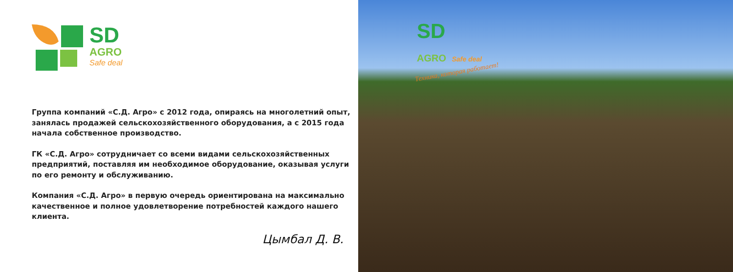SD
AGRO
Safe deal
Группа компаний «С.Д. Агро» с 2012 года, опираясь на многолетний опыт, занялась продажей сельскохозяйственного оборудования, а с 2015 года начала собственное производство.
ГК «С.Д. Агро» сотрудничает со всеми видами сельскохозяйственных предприятий, поставляя им необходимое оборудование, оказывая услуги по его ремонту и обслуживанию.
Компания «С.Д. Агро» в первую очередь ориентирована на максимально качественное и полное удовлетворение потребностей каждого нашего клиента.
Цымбал Д. В.
SD
AGRO Safe deal
Техника, которая работает!